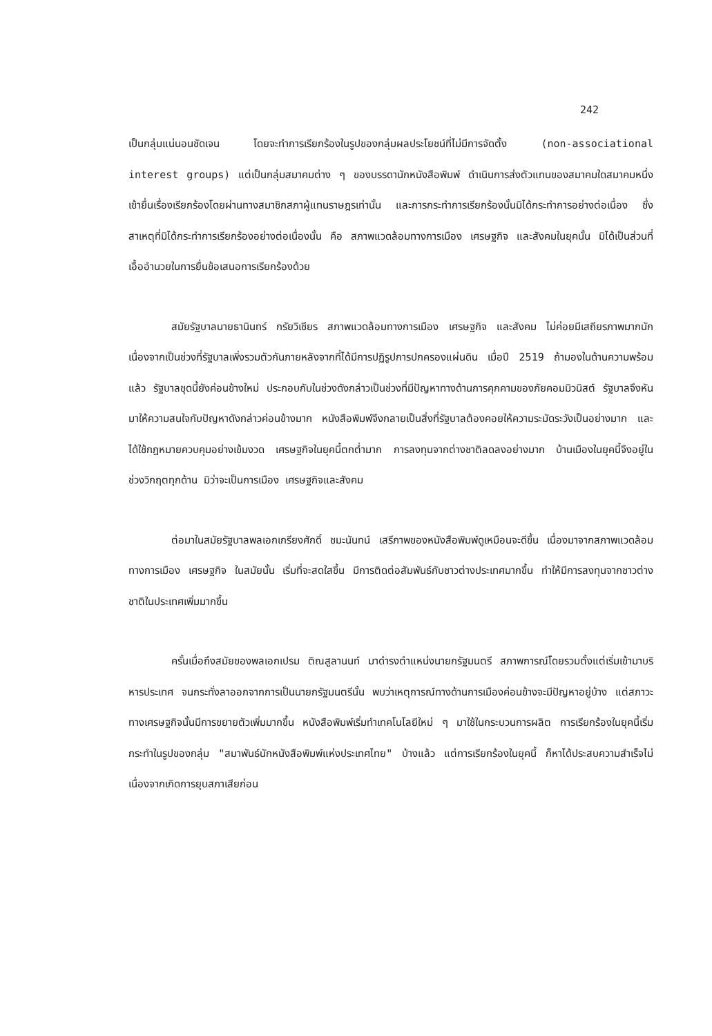242
เป็นกลุ่มแน่นอนชัดเจน โดยจะทำการเรียกร้องในรูปของกลุ่มผลประโยชน์ที่ไม่มีการจัดตั้ง (non-associational interest groups) แต่เป็นกลุ่มสมาคมต่าง ๆ ของบรรดานักหนังสือพิมพ์ ดำเนินการส่งตัวแทนของสมาคมใดสมาคมหนึ่งเข้ายื่นเรื่องเรียกร้องโดยผ่านทางสมาชิกสภาผู้แทนราษฎรเท่านั้น และการกระทำการเรียกร้องนั้นมิได้กระทำการอย่างต่อเนื่อง ซึ่งสาเหตุที่มิได้กระทำการเรียกร้องอย่างต่อเนื่องนั้น คือ สภาพแวดล้อมทางการเมือง เศรษฐกิจ และสังคมในยุคนั้น มิได้เป็นส่วนที่เอื้ออำนวยในการยื่นข้อเสนอการเรียกร้องด้วย
สมัยรัฐบาลนายธานินทร์ กรัยวิเชียร สภาพแวดล้อมทางการเมือง เศรษฐกิจ และสังคม ไม่ค่อยมีเสถียรภาพมากนัก เนื่องจากเป็นช่วงที่รัฐบาลเพิ่งรวมตัวกันภายหลังจากที่ได้มีการปฏิรูปการปกครองแผ่นดิน เมื่อปี 2519 ถ้ามองในด้านความพร้อมแล้ว รัฐบาลชุดนี้ยังค่อนข้างใหม่ ประกอบกับในช่วงดังกล่าวเป็นช่วงที่มีปัญหาทางด้านการคุกคามของภัยคอมมิวนิสต์ รัฐบาลจึงหันมาให้ความสนใจกับปัญหาดังกล่าวค่อนข้างมาก หนังสือพิมพ์จึงกลายเป็นสิ่งที่รัฐบาลต้องคอยให้ความระมัดระวังเป็นอย่างมาก และได้ใช้กฎหมายควบคุมอย่างเข้มงวด เศรษฐกิจในยุคนี้ตกต่ำมาก การลงทุนจากต่างชาติลดลงอย่างมาก บ้านเมืองในยุคนี้จึงอยู่ในช่วงวิกฤตทุกด้าน มิว่าจะเป็นการเมือง เศรษฐกิจและสังคม
ต่อมาในสมัยรัฐบาลพลเอกเกรียงศักดิ์ ชมะนันทน์ เสรีภาพของหนังสือพิมพ์ดูเหมือนจะดีขึ้น เนื่องมาจากสภาพแวดล้อมทางการเมือง เศรษฐกิจ ในสมัยนั้น เริ่มที่จะสดใสขึ้น มีการติดต่อสัมพันธ์กับชาวต่างประเทศมากขึ้น ทำให้มีการลงทุนจากชาวต่างชาติในประเทศเพิ่มมากขึ้น
ครั้นเมื่อถึงสมัยของพลเอกเปรม ติณสูลานนท์ มาดำรงตำแหน่งนายกรัฐมนตรี สภาพการณ์โดยรวมตั้งแต่เริ่มเข้ามาบริหารประเทศ จนกระทั่งลาออกจากการเป็นนายกรัฐมนตรีนั้น พบว่าเหตุการณ์ทางด้านการเมืองค่อนข้างจะมีปัญหาอยู่บ้าง แต่สภาวะทางเศรษฐกิจนั้นมีการขยายตัวเพิ่มมากขึ้น หนังสือพิมพ์เริ่มทำเทคโนโลยีใหม่ ๆ มาใช้ในกระบวนการผลิต การเรียกร้องในยุคนี้เริ่มกระทำในรูปของกลุ่ม "สมาพันธ์นักหนังสือพิมพ์แห่งประเทศไทย" บ้างแล้ว แต่การเรียกร้องในยุคนี้ ก็หาได้ประสบความสำเร็จไม่ เนื่องจากเกิดการยุบสภาเสียก่อน